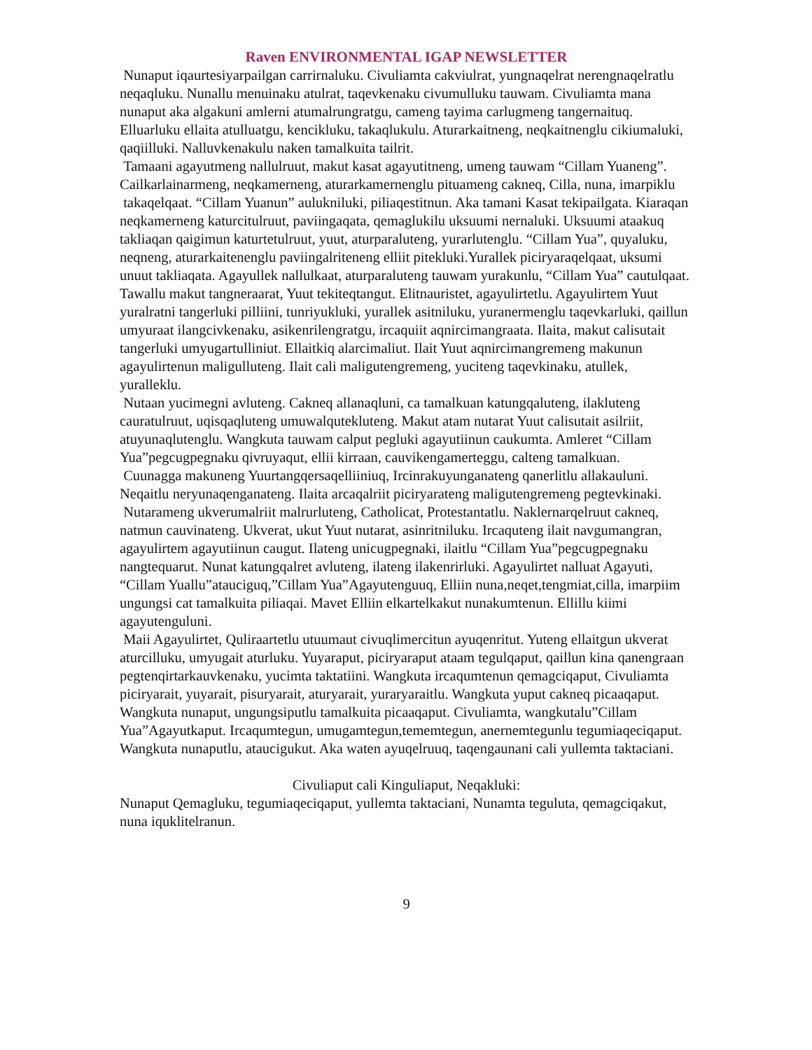Raven ENVIRONMENTAL IGAP NEWSLETTER
Nunaput iqaurtesiyarpailgan carrirnaluku. Civuliamta cakviulrat, yungnaqelrat nerengnaqelratlu neqaqluku. Nunallu menuinaku atulrat, taqevkenaku civumulluku tauwam. Civuliamta mana nunaput aka algakuni amlerni atumalrungratgu, cameng tayima carlugmeng tangernaituq. Elluarluku ellaita atulluatgu, kencikluku, takaqlukulu. Aturarkaitneng, neqkaitnenglu cikiumaluki, qaqiilluki. Nalluvkenakulu naken tamalkuita tailrit.
Tamaani agayutmeng nallulruut, makut kasat agayutitneng, umeng tauwam “Cillam Yuaneng”. Cailkarlainarmeng, neqkamerneng, aturarkamernenglu pituameng cakneq, Cilla, nuna, imarpiklu takaqelqaat. “Cillam Yuanun” aulukniluki, piliaqestitnun. Aka tamani Kasat tekipailgata. Kiaraqan neqkamerneng katurcitulruut, paviingaqata, qemaglukilu uksuumi nernaluki. Uksuumi ataakuq takliaqan qaigimun katurtetulruut, yuut, aturparaluteng, yurarlutenglu. “Cillam Yua”, quyaluku, neqneng, aturarkaitenenglu paviingalriteneng elliit pitekluki.Yurallek piciryaraqelqaat, uksumi unuut takliaqata. Agayullek nallulkaat, aturparaluteng tauwam yurakunlu, “Cillam Yua” cautulqaat. Tawallu makut tangneraarat, Yuut tekiteqtangut. Elitnauristet, agayulirtetlu. Agayulirtem Yuut yuralratni tangerluki pilliini, tunriyukluki, yurallek asitniluku, yuranermenglu taqevkarluki, qaillun umyuraat ilangcivkenaku, asikenrilengratgu, ircaquiit aqnircimangraata. Ilaita, makut calisutait tangerluki umyugartulliniut. Ellaitkiq alarcimaliut. Ilait Yuut aqnircimangremeng makunun agayulirtenun maligulluteng. Ilait cali maligutengremeng, yuciteng taqevkinaku, atullek, yuralleklu.
Nutaan yucimegni avluteng. Cakneq allanaqluni, ca tamalkuan katungqaluteng, ilakluteng cauratulruut, uqisqaqluteng umuwalqutekluteng. Makut atam nutarat Yuut calisutait asilriit, atuyunaqlutenglu. Wangkuta tauwam calput pegluki agayutiinun caukumta. Amleret “Cillam Yua”pegcugpegnaku qivruyaqut, ellii kirraan, cauvikengamerteggu, calteng tamalkuan.
Cuunagga makuneng Yuurtangqersaqelliiniuq, Ircinrakuyunganateng qanerlitlu allakauluni. Neqaitlu neryunaqenganateng. Ilaita arcaqalriit piciryarateng maligutengremeng pegtevkinaki.
Nutarameng ukverumalriit malrurluteng, Catholicat, Protestantatlu. Naklernarqelruut cakneq, natmun cauvinateng. Ukverat, ukut Yuut nutarat, asinritniluku. Ircaquteng ilait navgumangran, agayulirtem agayutiinun caugut. Ilateng unicugpegnaki, ilaitlu “Cillam Yua”pegcugpegnaku nangtequarut. Nunat katungqalret avluteng, ilateng ilakenrirluki. Agayulirtet nalluat Agayuti, “Cillam Yuallu”atauciguq,”Cillam Yua”Agayutenguuq, Elliin nuna,neqet,tengmiat,cilla, imarpiim ungungsi cat tamalkuita piliaqai. Mavet Elliin elkartelkakut nunakumtenun. Ellillu kiimi agayutenguluni.
Maii Agayulirtet, Quliraartetlu utuumaut civuqlimercitun ayuqenritut. Yuteng ellaitgun ukverat aturcilluku, umyugait aturluku. Yuyaraput, piciryaraput ataam tegulqaput, qaillun kina qanengraan pegtenqirtarkauvkenaku, yucimta taktatiini. Wangkuta ircaqumtenun qemagciqaput, Civuliamta piciryarait, yuyarait, pisuryarait, aturyarait, yuraryaraitlu. Wangkuta yuput cakneq picaaqaput. Wangkuta nunaput, ungungsiputlu tamalkuita picaaqaput. Civuliamta, wangkutalu”Cillam Yua”Agayutkaput. Ircaqumtegun, umugamtegun,tememtegun, anernemtegunlu tegumiaqeciqaput. Wangkuta nunaputlu, ataucigukut. Aka waten ayuqelruuq, taqengaunani cali yullemta taktaciani.
Civuliaput cali Kinguliaput, Neqakluki:
Nunaput Qemagluku, tegumiaqeciqaput, yullemta taktaciani, Nunamta teguluta, qemagciqakut, nuna iquklitelranun.
9